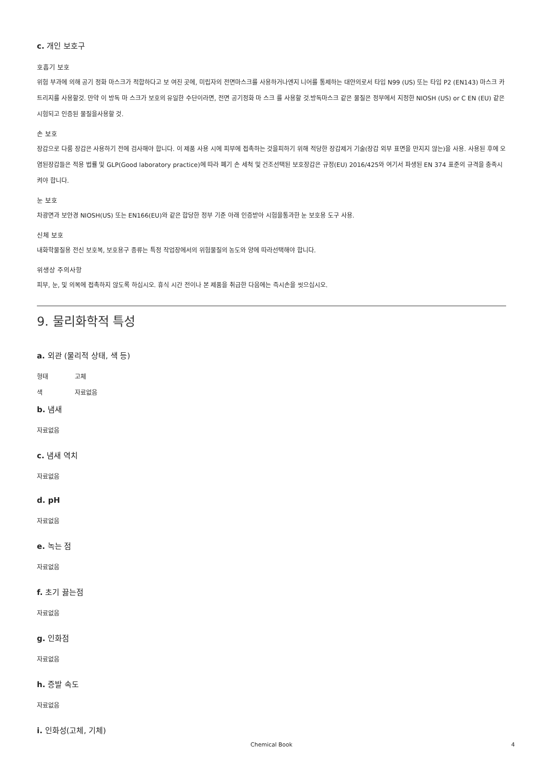c. 개인 보호구
호흡기 보호
위험 부과에 의해 공기 정화 마스크가 적합하다고 보 여진 곳에, 미립자의 전면마스크를 사용하거나엔지 니어를 통제하는 대안의로서 타입 N99 (US) 또는 타입 P2 (EN143) 마스크 카트리지를 사용할것. 만약 이 방독 마 스크가 보호의 유일한 수단이라면, 전면 공기정화 마 스크 를 사용할 것.방독마스크 같은 물질은 정부에서 지정한 NIOSH (US) or C EN (EU) 같은 시험되고 인증된 물질을사용할 것.
손 보호
장갑으로 다룸 장갑은 사용하기 전에 검사해야 합니다. 이 제품 사용 시에 피부에 접촉하는 것을피하기 위해 적당한 장갑제거 기술(장갑 외부 표면을 만지지 않는)을 사용. 사용된 후에 오염된장갑들은 적용 법률 및 GLP(Good laboratory practice)에 따라 폐기 손 세척 및 건조선택된 보호장갑은 규정(EU) 2016/425와 여기서 파생된 EN 374 표준의 규격을 충족시켜야 합니다.
눈 보호
차광면과 보안경 NIOSH(US) 또는 EN166(EU)와 같은 합당한 정부 기준 아래 인증받아 시험을통과한 눈 보호용 도구 사용.
신체 보호
내화학물질용 전신 보호복, 보호용구 종류는 특정 작업장에서의 위험물질의 농도와 양에 따라선택해야 합니다.
위생상 주의사항
피부, 눈, 및 의복에 접촉하지 않도록 하십시오. 휴식 시간 전이나 본 제품을 취급한 다음에는 즉시손을 씻으십시오.
9. 물리화학적 특성
a. 외관 (물리적 상태, 색 등)
형태 고체
색 자료없음
b. 냄새
자료없음
c. 냄새 역치
자료없음
d. pH
자료없음
e. 녹는 점
자료없음
f. 초기 끓는점
자료없음
g. 인화점
자료없음
h. 증발 속도
자료없음
i. 인화성(고체, 기체)
Chemical Book 4